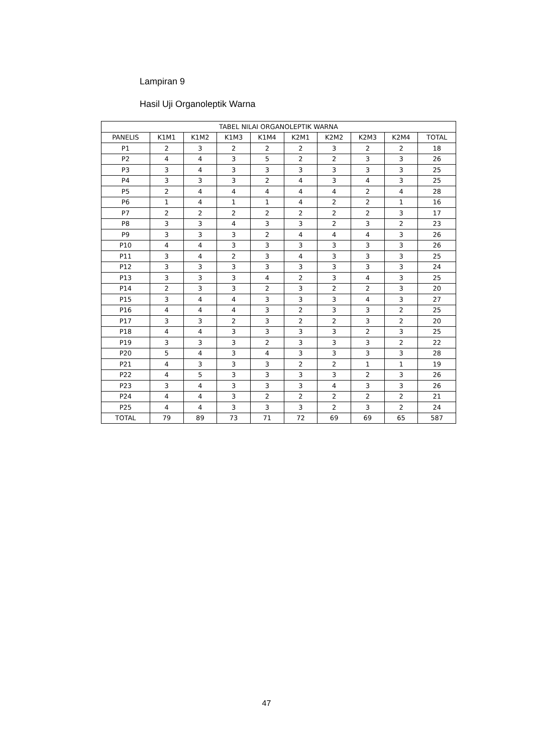Lampiran 9
Hasil Uji Organoleptik Warna
| TABEL NILAI ORGANOLEPTIK WARNA | | | | | | | | | |
| --- | --- | --- | --- | --- | --- | --- | --- | --- | --- |
| PANELIS | K1M1 | K1M2 | K1M3 | K1M4 | K2M1 | K2M2 | K2M3 | K2M4 | TOTAL |
| P1 | 2 | 3 | 2 | 2 | 2 | 3 | 2 | 2 | 18 |
| P2 | 4 | 4 | 3 | 5 | 2 | 2 | 3 | 3 | 26 |
| P3 | 3 | 4 | 3 | 3 | 3 | 3 | 3 | 3 | 25 |
| P4 | 3 | 3 | 3 | 2 | 4 | 3 | 4 | 3 | 25 |
| P5 | 2 | 4 | 4 | 4 | 4 | 4 | 2 | 4 | 28 |
| P6 | 1 | 4 | 1 | 1 | 4 | 2 | 2 | 1 | 16 |
| P7 | 2 | 2 | 2 | 2 | 2 | 2 | 2 | 3 | 17 |
| P8 | 3 | 3 | 4 | 3 | 3 | 2 | 3 | 2 | 23 |
| P9 | 3 | 3 | 3 | 2 | 4 | 4 | 4 | 3 | 26 |
| P10 | 4 | 4 | 3 | 3 | 3 | 3 | 3 | 3 | 26 |
| P11 | 3 | 4 | 2 | 3 | 4 | 3 | 3 | 3 | 25 |
| P12 | 3 | 3 | 3 | 3 | 3 | 3 | 3 | 3 | 24 |
| P13 | 3 | 3 | 3 | 4 | 2 | 3 | 4 | 3 | 25 |
| P14 | 2 | 3 | 3 | 2 | 3 | 2 | 2 | 3 | 20 |
| P15 | 3 | 4 | 4 | 3 | 3 | 3 | 4 | 3 | 27 |
| P16 | 4 | 4 | 4 | 3 | 2 | 3 | 3 | 2 | 25 |
| P17 | 3 | 3 | 2 | 3 | 2 | 2 | 3 | 2 | 20 |
| P18 | 4 | 4 | 3 | 3 | 3 | 3 | 2 | 3 | 25 |
| P19 | 3 | 3 | 3 | 2 | 3 | 3 | 3 | 2 | 22 |
| P20 | 5 | 4 | 3 | 4 | 3 | 3 | 3 | 3 | 28 |
| P21 | 4 | 3 | 3 | 3 | 2 | 2 | 1 | 1 | 19 |
| P22 | 4 | 5 | 3 | 3 | 3 | 3 | 2 | 3 | 26 |
| P23 | 3 | 4 | 3 | 3 | 3 | 4 | 3 | 3 | 26 |
| P24 | 4 | 4 | 3 | 2 | 2 | 2 | 2 | 2 | 21 |
| P25 | 4 | 4 | 3 | 3 | 3 | 2 | 3 | 2 | 24 |
| TOTAL | 79 | 89 | 73 | 71 | 72 | 69 | 69 | 65 | 587 |
47